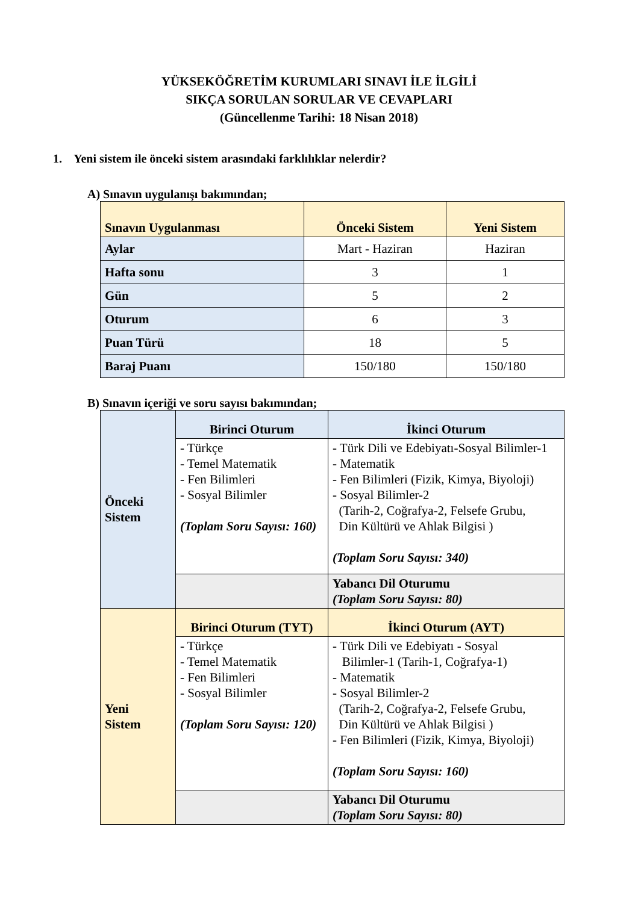YÜKSEKÖĞRETİM KURUMLARI SINAVI İLE İLGİLİ
SIKÇA SORULAN SORULAR VE CEVAPLARI
(Güncellenme Tarihi: 18 Nisan 2018)
1. Yeni sistem ile önceki sistem arasındaki farklılıklar nelerdir?
A) Sınavın uygulanışı bakımından;
| Sınavın Uygulanması | Önceki Sistem | Yeni Sistem |
| --- | --- | --- |
| Aylar | Mart - Haziran | Haziran |
| Hafta sonu | 3 | 1 |
| Gün | 5 | 2 |
| Oturum | 6 | 3 |
| Puan Türü | 18 | 5 |
| Baraj Puanı | 150/180 | 150/180 |
B) Sınavın içeriği ve soru sayısı bakımından;
| Önceki Sistem | Birinci Oturum | İkinci Oturum |
| | - Türkçe - Temel Matematik - Fen Bilimleri - Sosyal Bilimler (Toplam Soru Sayısı: 160) | - Türk Dili ve Edebiyatı-Sosyal Bilimler-1 - Matematik - Fen Bilimleri (Fizik, Kimya, Biyoloji) - Sosyal Bilimler-2 (Tarih-2, Coğrafya-2, Felsefe Grubu, Din Kültürü ve Ahlak Bilgisi ) (Toplam Soru Sayısı: 340) |
| | | Yabancı Dil Oturumu (Toplam Soru Sayısı: 80) |
| Yeni Sistem | Birinci Oturum (TYT) | İkinci Oturum (AYT) |
| | - Türkçe - Temel Matematik - Fen Bilimleri - Sosyal Bilimler (Toplam Soru Sayısı: 120) | - Türk Dili ve Edebiyatı - Sosyal Bilimler-1 (Tarih-1, Coğrafya-1) - Matematik - Sosyal Bilimler-2 (Tarih-2, Coğrafya-2, Felsefe Grubu, Din Kültürü ve Ahlak Bilgisi ) - Fen Bilimleri (Fizik, Kimya, Biyoloji) (Toplam Soru Sayısı: 160) |
| | | Yabancı Dil Oturumu (Toplam Soru Sayısı: 80) |